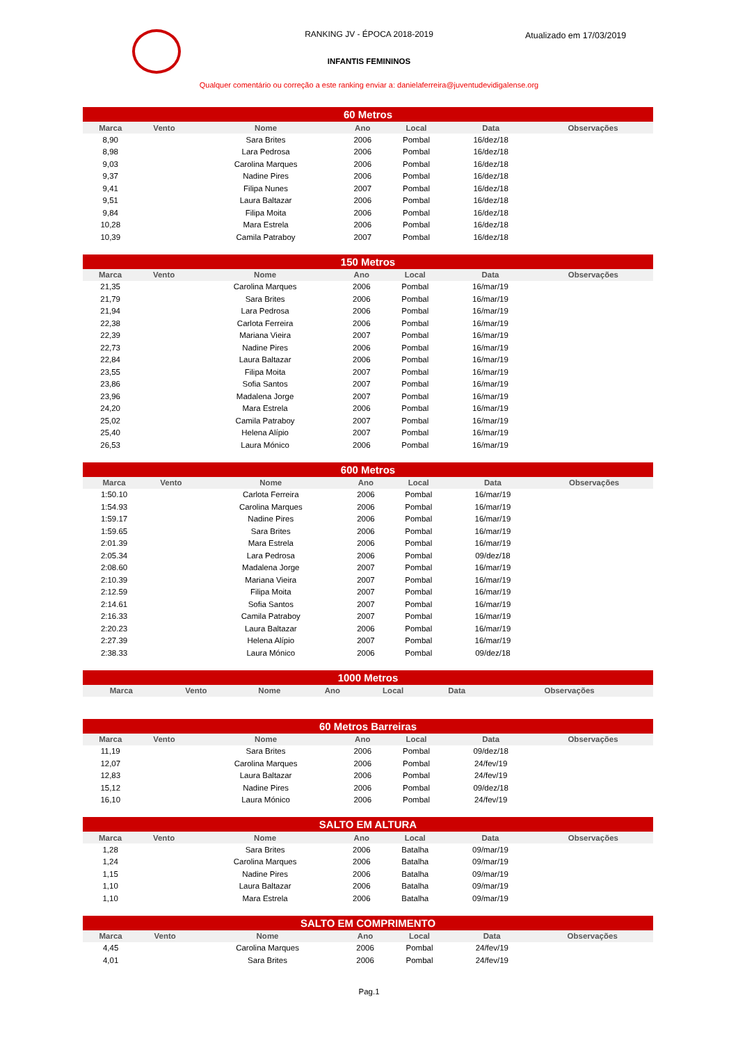RANKING JV - ÉPOCA 2018-2019
Atualizado em 17/03/2019
INFANTIS FEMININOS
Qualquer comentário ou correção a este ranking enviar a: danielaferreira@juventudevidigalense.org
| 60 Metros | | | | | | |
| --- | --- | --- | --- | --- | --- | --- |
| Marca | Vento | Nome | Ano | Local | Data | Observações |
| 8,90 | | Sara Brites | 2006 | Pombal | 16/dez/18 | |
| 8,98 | | Lara Pedrosa | 2006 | Pombal | 16/dez/18 | |
| 9,03 | | Carolina Marques | 2006 | Pombal | 16/dez/18 | |
| 9,37 | | Nadine Pires | 2006 | Pombal | 16/dez/18 | |
| 9,41 | | Filipa Nunes | 2007 | Pombal | 16/dez/18 | |
| 9,51 | | Laura Baltazar | 2006 | Pombal | 16/dez/18 | |
| 9,84 | | Filipa Moita | 2006 | Pombal | 16/dez/18 | |
| 10,28 | | Mara Estrela | 2006 | Pombal | 16/dez/18 | |
| 10,39 | | Camila Patraboy | 2007 | Pombal | 16/dez/18 | |
| 150 Metros | | | | | | |
| --- | --- | --- | --- | --- | --- | --- |
| Marca | Vento | Nome | Ano | Local | Data | Observações |
| 21,35 | | Carolina Marques | 2006 | Pombal | 16/mar/19 | |
| 21,79 | | Sara Brites | 2006 | Pombal | 16/mar/19 | |
| 21,94 | | Lara Pedrosa | 2006 | Pombal | 16/mar/19 | |
| 22,38 | | Carlota Ferreira | 2006 | Pombal | 16/mar/19 | |
| 22,39 | | Mariana Vieira | 2007 | Pombal | 16/mar/19 | |
| 22,73 | | Nadine Pires | 2006 | Pombal | 16/mar/19 | |
| 22,84 | | Laura Baltazar | 2006 | Pombal | 16/mar/19 | |
| 23,55 | | Filipa Moita | 2007 | Pombal | 16/mar/19 | |
| 23,86 | | Sofia Santos | 2007 | Pombal | 16/mar/19 | |
| 23,96 | | Madalena Jorge | 2007 | Pombal | 16/mar/19 | |
| 24,20 | | Mara Estrela | 2006 | Pombal | 16/mar/19 | |
| 25,02 | | Camila Patraboy | 2007 | Pombal | 16/mar/19 | |
| 25,40 | | Helena Alípio | 2007 | Pombal | 16/mar/19 | |
| 26,53 | | Laura Mónico | 2006 | Pombal | 16/mar/19 | |
| 600 Metros | | | | | | |
| --- | --- | --- | --- | --- | --- | --- |
| Marca | Vento | Nome | Ano | Local | Data | Observações |
| 1:50.10 | | Carlota Ferreira | 2006 | Pombal | 16/mar/19 | |
| 1:54.93 | | Carolina Marques | 2006 | Pombal | 16/mar/19 | |
| 1:59.17 | | Nadine Pires | 2006 | Pombal | 16/mar/19 | |
| 1:59.65 | | Sara Brites | 2006 | Pombal | 16/mar/19 | |
| 2:01.39 | | Mara Estrela | 2006 | Pombal | 16/mar/19 | |
| 2:05.34 | | Lara Pedrosa | 2006 | Pombal | 09/dez/18 | |
| 2:08.60 | | Madalena Jorge | 2007 | Pombal | 16/mar/19 | |
| 2:10.39 | | Mariana Vieira | 2007 | Pombal | 16/mar/19 | |
| 2:12.59 | | Filipa Moita | 2007 | Pombal | 16/mar/19 | |
| 2:14.61 | | Sofia Santos | 2007 | Pombal | 16/mar/19 | |
| 2:16.33 | | Camila Patraboy | 2007 | Pombal | 16/mar/19 | |
| 2:20.23 | | Laura Baltazar | 2006 | Pombal | 16/mar/19 | |
| 2:27.39 | | Helena Alípio | 2007 | Pombal | 16/mar/19 | |
| 2:38.33 | | Laura Mónico | 2006 | Pombal | 09/dez/18 | |
| 1000 Metros | | | | | | |
| --- | --- | --- | --- | --- | --- | --- |
| Marca | Vento | Nome | Ano | Local | Data | Observações |
| 60 Metros Barreiras | | | | | | |
| --- | --- | --- | --- | --- | --- | --- |
| Marca | Vento | Nome | Ano | Local | Data | Observações |
| 11,19 | | Sara Brites | 2006 | Pombal | 09/dez/18 | |
| 12,07 | | Carolina Marques | 2006 | Pombal | 24/fev/19 | |
| 12,83 | | Laura Baltazar | 2006 | Pombal | 24/fev/19 | |
| 15,12 | | Nadine Pires | 2006 | Pombal | 09/dez/18 | |
| 16,10 | | Laura Mónico | 2006 | Pombal | 24/fev/19 | |
| SALTO EM ALTURA | | | | | | |
| --- | --- | --- | --- | --- | --- | --- |
| Marca | Vento | Nome | Ano | Local | Data | Observações |
| 1,28 | | Sara Brites | 2006 | Batalha | 09/mar/19 | |
| 1,24 | | Carolina Marques | 2006 | Batalha | 09/mar/19 | |
| 1,15 | | Nadine Pires | 2006 | Batalha | 09/mar/19 | |
| 1,10 | | Laura Baltazar | 2006 | Batalha | 09/mar/19 | |
| 1,10 | | Mara Estrela | 2006 | Batalha | 09/mar/19 | |
| SALTO EM COMPRIMENTO | | | | | | |
| --- | --- | --- | --- | --- | --- | --- |
| Marca | Vento | Nome | Ano | Local | Data | Observações |
| 4,45 | | Carolina Marques | 2006 | Pombal | 24/fev/19 | |
| 4,01 | | Sara Brites | 2006 | Pombal | 24/fev/19 | |
Pag.1